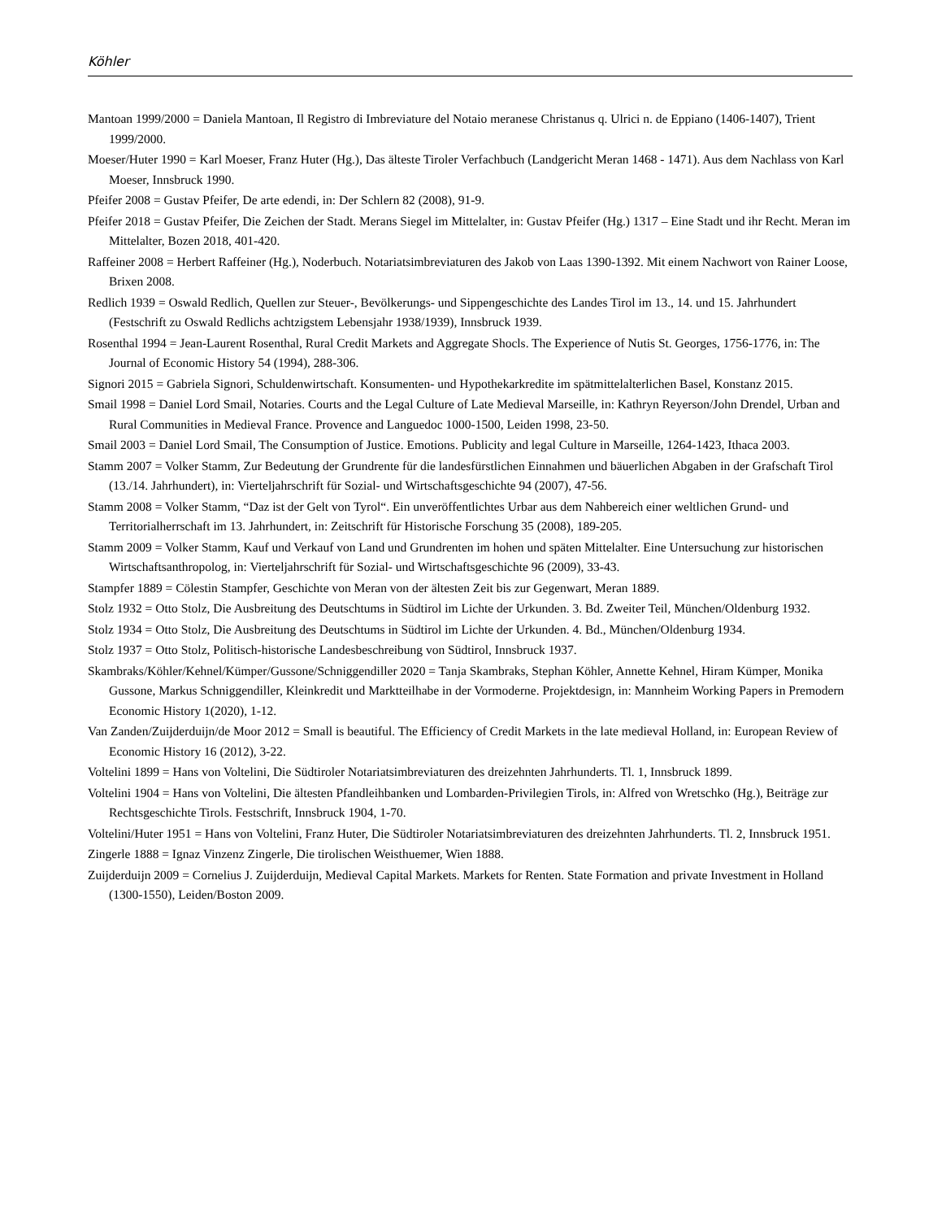Köhler
Mantoan 1999/2000 = Daniela Mantoan, Il Registro di Imbreviature del Notaio meranese Christanus q. Ulrici n. de Eppiano (1406-1407), Trient 1999/2000.
Moeser/Huter 1990 = Karl Moeser, Franz Huter (Hg.), Das älteste Tiroler Verfachbuch (Landgericht Meran 1468 - 1471). Aus dem Nachlass von Karl Moeser, Innsbruck 1990.
Pfeifer 2008 = Gustav Pfeifer, De arte edendi, in: Der Schlern 82 (2008), 91-9.
Pfeifer 2018 = Gustav Pfeifer, Die Zeichen der Stadt. Merans Siegel im Mittelalter, in: Gustav Pfeifer (Hg.) 1317 – Eine Stadt und ihr Recht. Meran im Mittelalter, Bozen 2018, 401-420.
Raffeiner 2008 = Herbert Raffeiner (Hg.), Noderbuch. Notariatsimbreviaturen des Jakob von Laas 1390-1392. Mit einem Nachwort von Rainer Loose, Brixen 2008.
Redlich 1939 = Oswald Redlich, Quellen zur Steuer-, Bevölkerungs- und Sippengeschichte des Landes Tirol im 13., 14. und 15. Jahrhundert (Festschrift zu Oswald Redlichs achtzigstem Lebensjahr 1938/1939), Innsbruck 1939.
Rosenthal 1994 = Jean-Laurent Rosenthal, Rural Credit Markets and Aggregate Shocls. The Experience of Nutis St. Georges, 1756-1776, in: The Journal of Economic History 54 (1994), 288-306.
Signori 2015 = Gabriela Signori, Schuldenwirtschaft. Konsumenten- und Hypothekarkredite im spätmittelalterlichen Basel, Konstanz 2015.
Smail 1998 = Daniel Lord Smail, Notaries. Courts and the Legal Culture of Late Medieval Marseille, in: Kathryn Reyerson/John Drendel, Urban and Rural Communities in Medieval France. Provence and Languedoc 1000-1500, Leiden 1998, 23-50.
Smail 2003 = Daniel Lord Smail, The Consumption of Justice. Emotions. Publicity and legal Culture in Marseille, 1264-1423, Ithaca 2003.
Stamm 2007 = Volker Stamm, Zur Bedeutung der Grundrente für die landesfürstlichen Einnahmen und bäuerlichen Abgaben in der Grafschaft Tirol (13./14. Jahrhundert), in: Vierteljahrschrift für Sozial- und Wirtschaftsgeschichte 94 (2007), 47-56.
Stamm 2008 = Volker Stamm, “Daz ist der Gelt von Tyrol“. Ein unveröffentlichtes Urbar aus dem Nahbereich einer weltlichen Grund- und Territorialherrschaft im 13. Jahrhundert, in: Zeitschrift für Historische Forschung 35 (2008), 189-205.
Stamm 2009 = Volker Stamm, Kauf und Verkauf von Land und Grundrenten im hohen und späten Mittelalter. Eine Untersuchung zur historischen Wirtschaftsanthropolog, in: Vierteljahrschrift für Sozial- und Wirtschaftsgeschichte 96 (2009), 33-43.
Stampfer 1889 = Cölestin Stampfer, Geschichte von Meran von der ältesten Zeit bis zur Gegenwart, Meran 1889.
Stolz 1932 = Otto Stolz, Die Ausbreitung des Deutschtums in Südtirol im Lichte der Urkunden. 3. Bd. Zweiter Teil, München/Oldenburg 1932.
Stolz 1934 = Otto Stolz, Die Ausbreitung des Deutschtums in Südtirol im Lichte der Urkunden. 4. Bd., München/Oldenburg 1934.
Stolz 1937 = Otto Stolz, Politisch-historische Landesbeschreibung von Südtirol, Innsbruck 1937.
Skambraks/Köhler/Kehnel/Kümper/Gussone/Schniggendiller 2020 = Tanja Skambraks, Stephan Köhler, Annette Kehnel, Hiram Kümper, Monika Gussone, Markus Schniggendiller, Kleinkredit und Marktteilhabe in der Vormoderne. Projektdesign, in: Mannheim Working Papers in Premodern Economic History 1(2020), 1-12.
Van Zanden/Zuijderduijn/de Moor 2012 = Small is beautiful. The Efficiency of Credit Markets in the late medieval Holland, in: European Review of Economic History 16 (2012), 3-22.
Voltelini 1899 = Hans von Voltelini, Die Südtiroler Notariatsimbreviaturen des dreizehnten Jahrhunderts. Tl. 1, Innsbruck 1899.
Voltelini 1904 = Hans von Voltelini, Die ältesten Pfandleihbanken und Lombarden-Privilegien Tirols, in: Alfred von Wretschko (Hg.), Beiträge zur Rechtsgeschichte Tirols. Festschrift, Innsbruck 1904, 1-70.
Voltelini/Huter 1951 = Hans von Voltelini, Franz Huter, Die Südtiroler Notariatsimbreviaturen des dreizehnten Jahrhunderts. Tl. 2, Innsbruck 1951.
Zingerle 1888 = Ignaz Vinzenz Zingerle, Die tirolischen Weisthuemer, Wien 1888.
Zuijderduijn 2009 = Cornelius J. Zuijderduijn, Medieval Capital Markets. Markets for Renten. State Formation and private Investment in Holland (1300-1550), Leiden/Boston 2009.